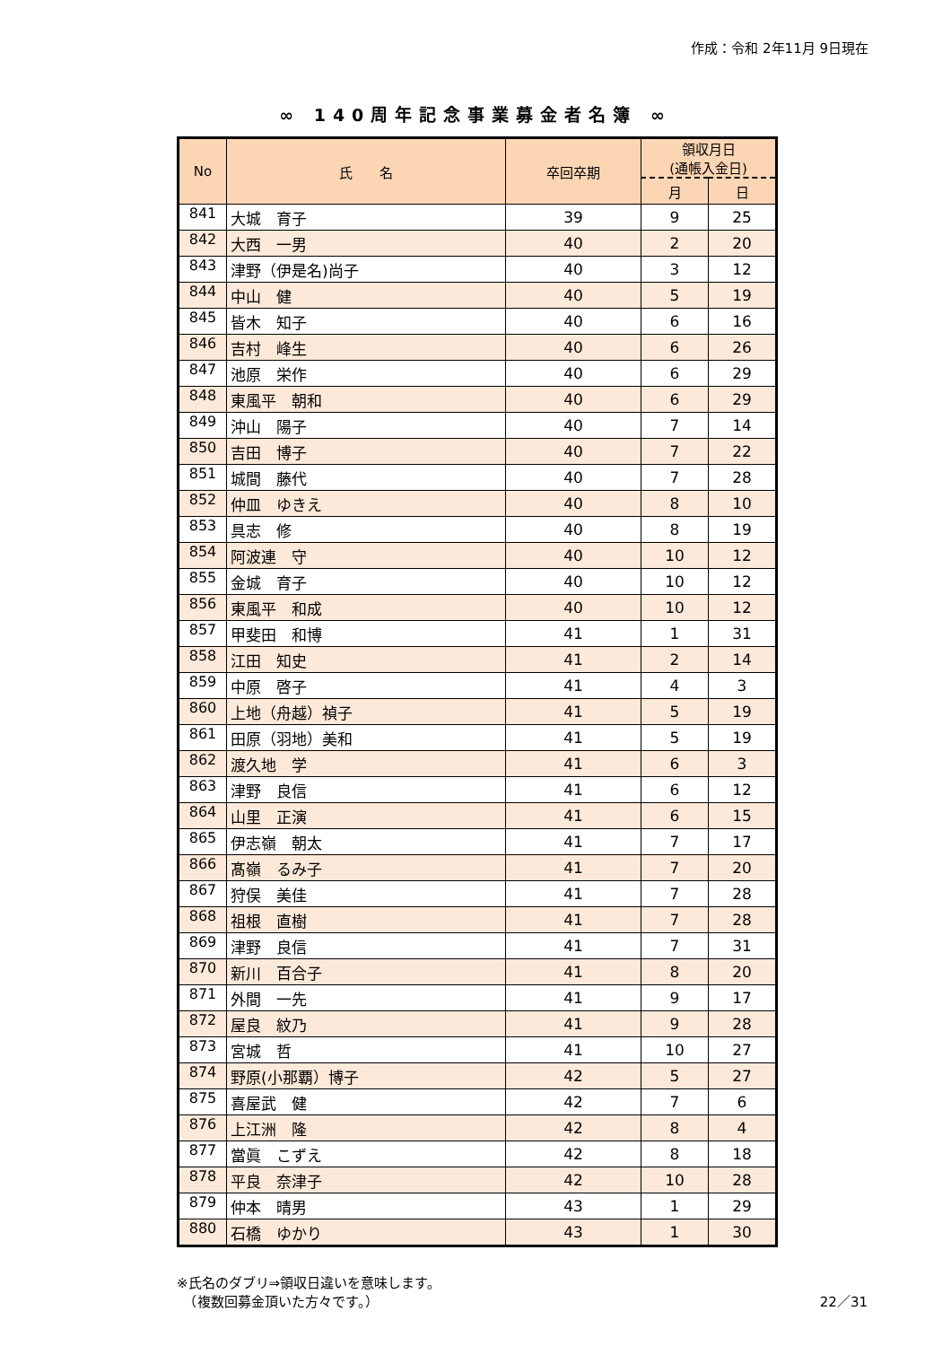作成：令和 2年11月 9日現在
∞ 140周年記念事業募金者名簿 ∞
| No | 氏 名 | 卒回卒期 | 領収月日 (通帳入金日) | |
| --- | --- | --- | --- | --- |
| | | | 月 | 日 |
| 841 | 大城 育子 | 39 | 9 | 25 |
| 842 | 大西 一男 | 40 | 2 | 20 |
| 843 | 津野（伊是名)尚子 | 40 | 3 | 12 |
| 844 | 中山 健 | 40 | 5 | 19 |
| 845 | 皆木 知子 | 40 | 6 | 16 |
| 846 | 吉村 峰生 | 40 | 6 | 26 |
| 847 | 池原 栄作 | 40 | 6 | 29 |
| 848 | 東風平 朝和 | 40 | 6 | 29 |
| 849 | 沖山 陽子 | 40 | 7 | 14 |
| 850 | 吉田 博子 | 40 | 7 | 22 |
| 851 | 城間 藤代 | 40 | 7 | 28 |
| 852 | 仲皿 ゆきえ | 40 | 8 | 10 |
| 853 | 具志 修 | 40 | 8 | 19 |
| 854 | 阿波連 守 | 40 | 10 | 12 |
| 855 | 金城 育子 | 40 | 10 | 12 |
| 856 | 東風平 和成 | 40 | 10 | 12 |
| 857 | 甲斐田 和博 | 41 | 1 | 31 |
| 858 | 江田 知史 | 41 | 2 | 14 |
| 859 | 中原 啓子 | 41 | 4 | 3 |
| 860 | 上地（舟越）禎子 | 41 | 5 | 19 |
| 861 | 田原（羽地）美和 | 41 | 5 | 19 |
| 862 | 渡久地 学 | 41 | 6 | 3 |
| 863 | 津野 良信 | 41 | 6 | 12 |
| 864 | 山里 正演 | 41 | 6 | 15 |
| 865 | 伊志嶺 朝太 | 41 | 7 | 17 |
| 866 | 髙嶺 るみ子 | 41 | 7 | 20 |
| 867 | 狩俣 美佳 | 41 | 7 | 28 |
| 868 | 祖根 直樹 | 41 | 7 | 28 |
| 869 | 津野 良信 | 41 | 7 | 31 |
| 870 | 新川 百合子 | 41 | 8 | 20 |
| 871 | 外間 一先 | 41 | 9 | 17 |
| 872 | 屋良 紋乃 | 41 | 9 | 28 |
| 873 | 宮城 哲 | 41 | 10 | 27 |
| 874 | 野原(小那覇）博子 | 42 | 5 | 27 |
| 875 | 喜屋武 健 | 42 | 7 | 6 |
| 876 | 上江洲 隆 | 42 | 8 | 4 |
| 877 | 當眞 こずえ | 42 | 8 | 18 |
| 878 | 平良 奈津子 | 42 | 10 | 28 |
| 879 | 仲本 晴男 | 43 | 1 | 29 |
| 880 | 石橋 ゆかり | 43 | 1 | 30 |
※氏名のダブリ⇒領収日違いを意味します。
　（複数回募金頂いた方々です。） 22／31